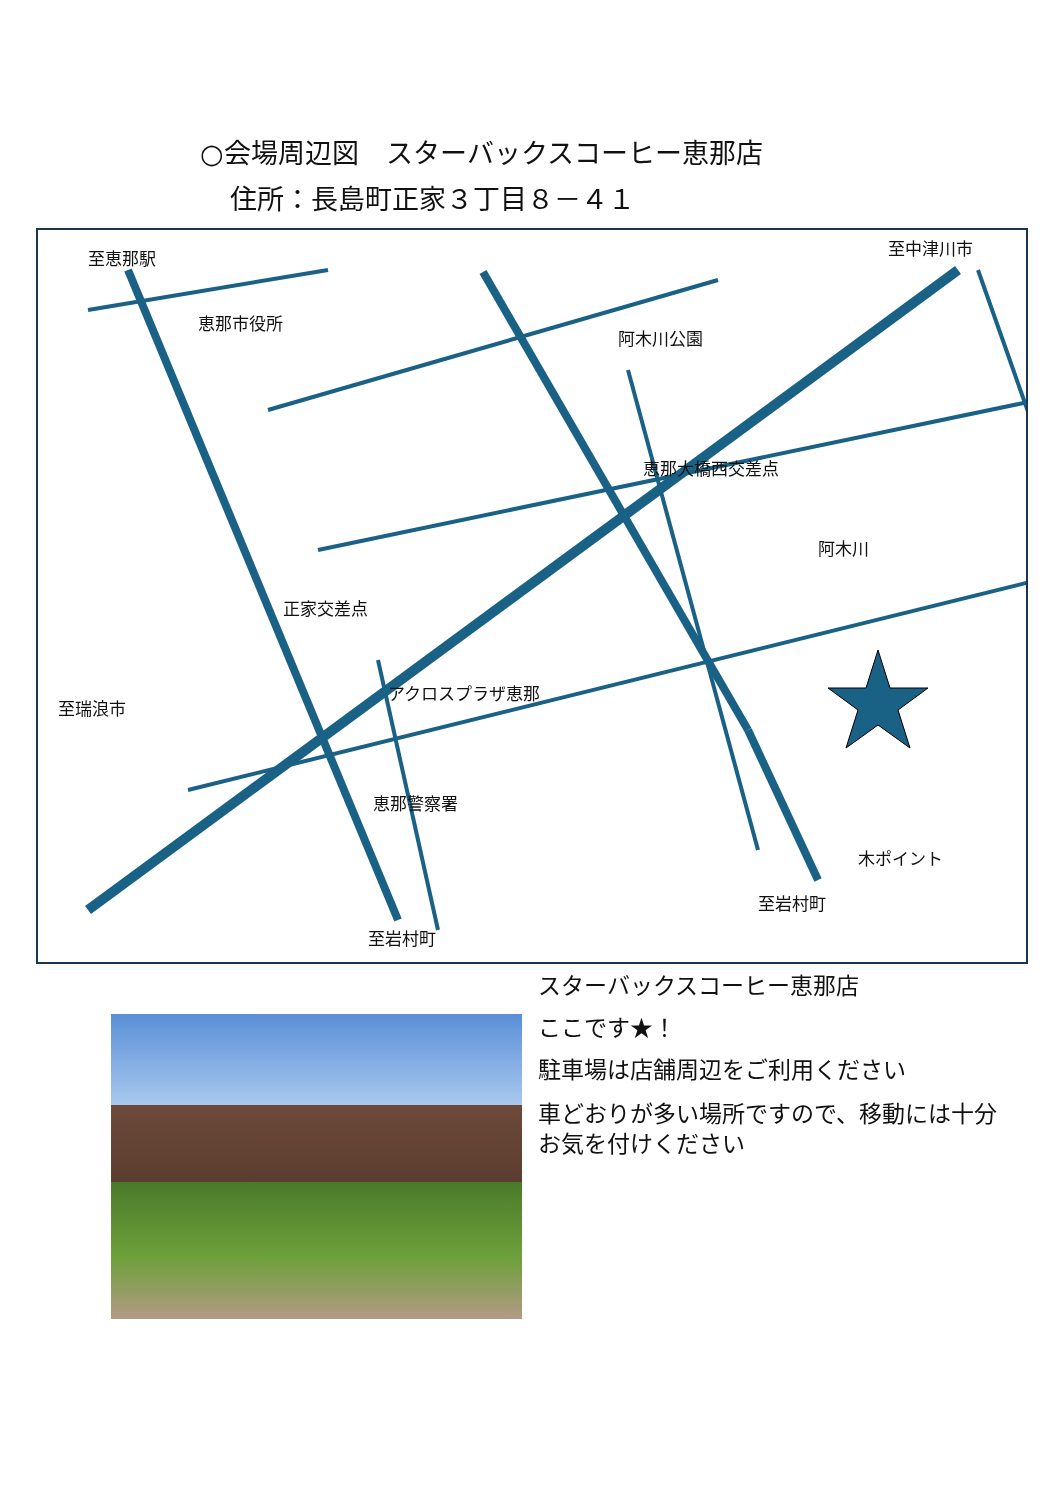○会場周辺図　スターバックスコーヒー恵那店
住所：長島町正家３丁目８－４１
至恵那駅 至中津川市
恵那市役所
阿木川公園
恵那大橋西交差点
阿木川
正家交差点
アクロスプラザ恵那
至瑞浪市
恵那警察署
木ポイント
至岩村町
至岩村町
スターバックスコーヒー恵那店
ここです★！
駐車場は店舗周辺をご利用ください
車どおりが多い場所ですので、移動には十分お気を付けください